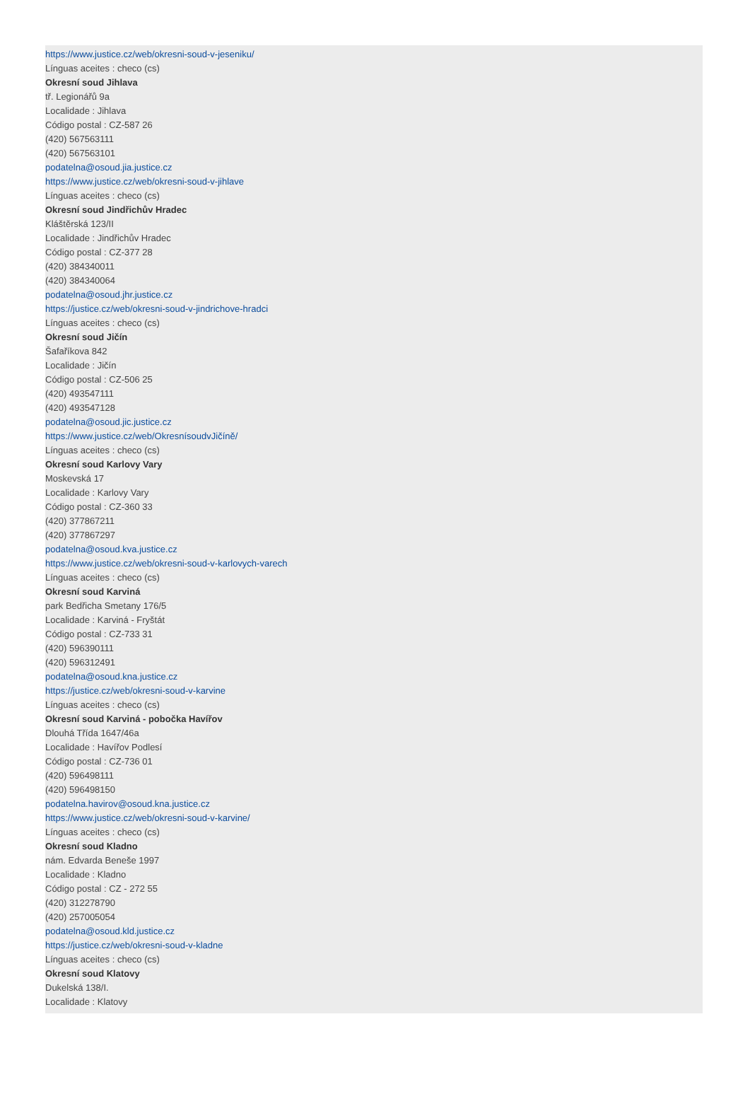https://www.justice.cz/web/okresni-soud-v-jeseniku/
Línguas aceites : checo (cs)
Okresní soud Jihlava
tř. Legionářů 9a
Localidade : Jihlava
Código postal : CZ-587 26
(420) 567563111
(420) 567563101
podatelna@osoud.jia.justice.cz
https://www.justice.cz/web/okresni-soud-v-jihlave
Línguas aceites : checo (cs)
Okresní soud Jindřichův Hradec
Kláštěrská 123/II
Localidade : Jindřichův Hradec
Código postal : CZ-377 28
(420) 384340011
(420) 384340064
podatelna@osoud.jhr.justice.cz
https://justice.cz/web/okresni-soud-v-jindrichove-hradci
Línguas aceites : checo (cs)
Okresní soud Jičín
Šafaříkova 842
Localidade : Jičín
Código postal : CZ-506 25
(420) 493547111
(420) 493547128
podatelna@osoud.jic.justice.cz
https://www.justice.cz/web/OkresnísoudvJičíně/
Línguas aceites : checo (cs)
Okresní soud Karlovy Vary
Moskevská 17
Localidade : Karlovy Vary
Código postal : CZ-360 33
(420) 377867211
(420) 377867297
podatelna@osoud.kva.justice.cz
https://www.justice.cz/web/okresni-soud-v-karlovych-varech
Línguas aceites : checo (cs)
Okresní soud Karviná
park Bedřicha Smetany 176/5
Localidade : Karviná - Fryštát
Código postal : CZ-733 31
(420) 596390111
(420) 596312491
podatelna@osoud.kna.justice.cz
https://justice.cz/web/okresni-soud-v-karvine
Línguas aceites : checo (cs)
Okresní soud Karviná - pobočka Havířov
Dlouhá Třída 1647/46a
Localidade : Havířov Podlesí
Código postal : CZ-736 01
(420) 596498111
(420) 596498150
podatelna.havirov@osoud.kna.justice.cz
https://www.justice.cz/web/okresni-soud-v-karvine/
Línguas aceites : checo (cs)
Okresní soud Kladno
nám. Edvarda Beneše 1997
Localidade : Kladno
Código postal : CZ - 272 55
(420) 312278790
(420) 257005054
podatelna@osoud.kld.justice.cz
https://justice.cz/web/okresni-soud-v-kladne
Línguas aceites : checo (cs)
Okresní soud Klatovy
Dukelská 138/I.
Localidade : Klatovy